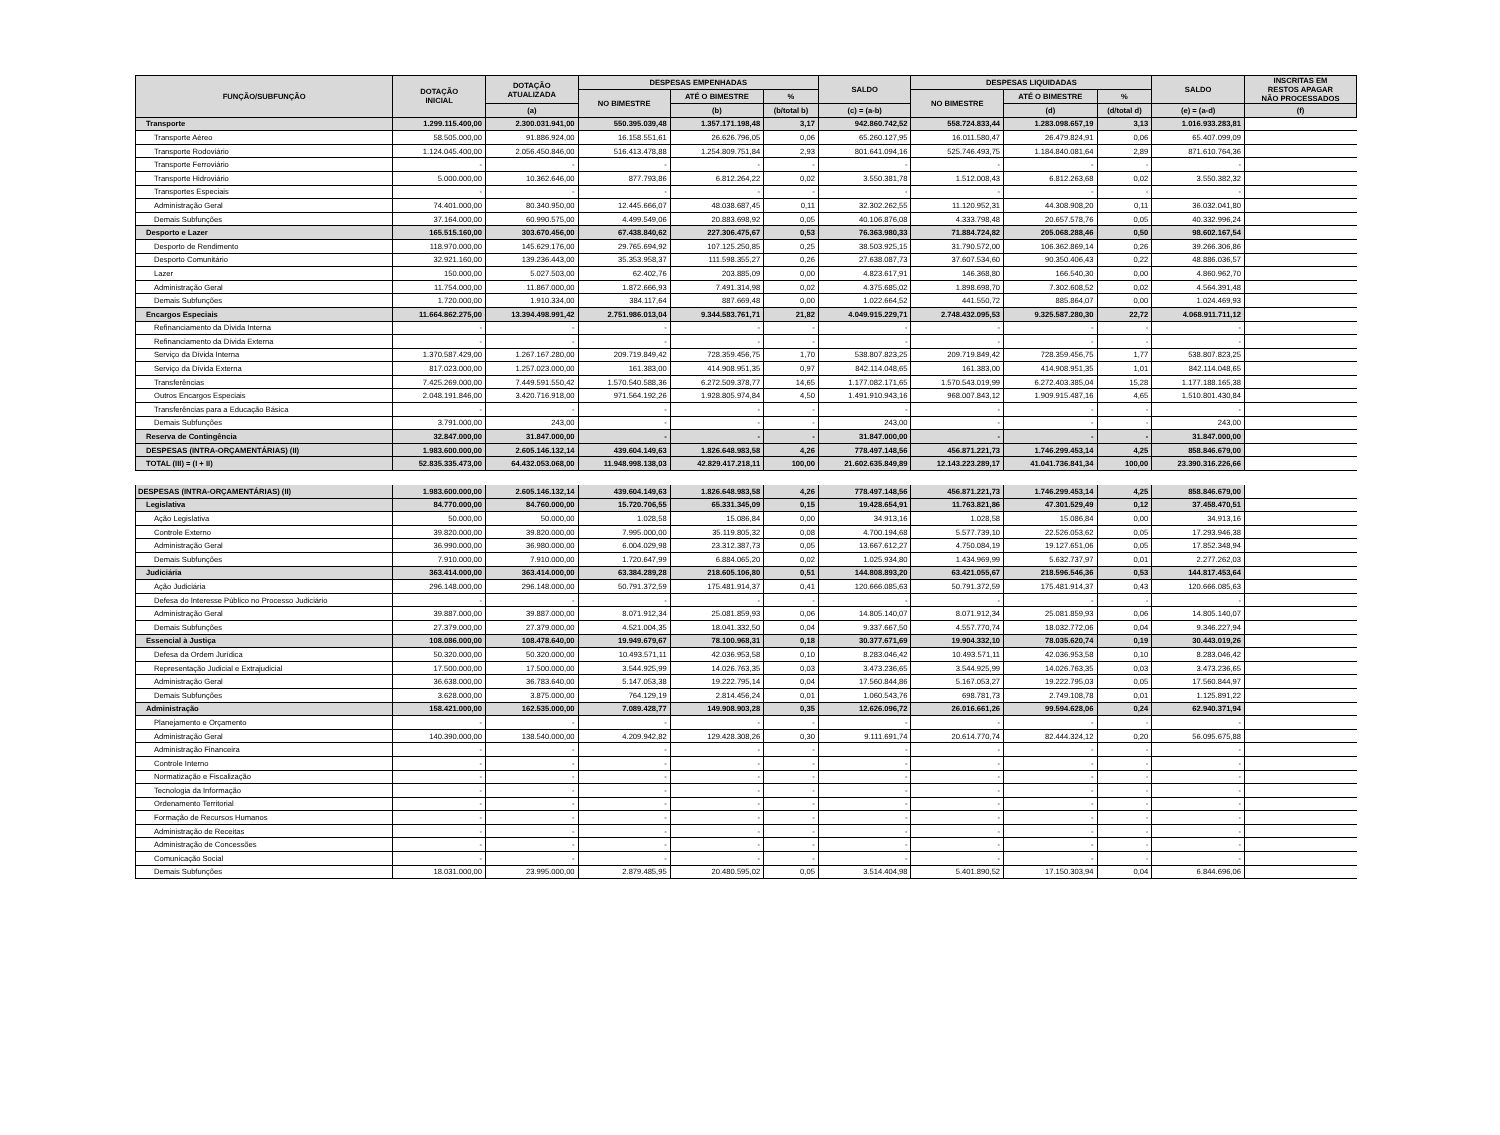| FUNÇÃO/SUBFUNÇÃO | DOTAÇÃO INICIAL | DOTAÇÃO ATUALIZADA | DESPESAS EMPENHADAS | | | SALDO | DESPESAS LIQUIDADAS | | | SALDO | INSCRITAS EM RESTOS APAGAR NÃO PROCESSADOS |
| --- | --- | --- | --- | --- | --- | --- | --- | --- | --- | --- | --- |
| | | | NO BIMESTRE | ATÉ O BIMESTRE | % | | NO BIMESTRE | ATÉ O BIMESTRE | % | | |
| | | (a) | | (b) | (b/total b) | (c) = (a-b) | | (d) | (d/total d) | (e) = (a-d) | (f) |
| Transporte | 1.299.115.400,00 | 2.300.031.941,00 | 550.395.039,48 | 1.357.171.198,48 | 3,17 | 942.860.742,52 | 558.724.833,44 | 1.283.098.657,19 | 3,13 | 1.016.933.283,81 | |
| Transporte Aéreo | 58.505.000,00 | 91.886.924,00 | 16.158.551,61 | 26.626.796,05 | 0,06 | 65.260.127,95 | 16.011.580,47 | 26.479.824,91 | 0,06 | 65.407.099,09 | |
| Transporte Rodoviário | 1.124.045.400,00 | 2.056.450.846,00 | 516.413.478,88 | 1.254.809.751,84 | 2,93 | 801.641.094,16 | 525.746.493,75 | 1.184.840.081,64 | 2,89 | 871.610.764,36 | |
| Transporte Ferroviário | - | - | - | - | - | - | - | - | - | - | |
| Transporte Hidroviário | 5.000.000,00 | 10.362.646,00 | 877.793,86 | 6.812.264,22 | 0,02 | 3.550.381,78 | 1.512.008,43 | 6.812.263,68 | 0,02 | 3.550.382,32 | |
| Transportes Especiais | - | - | - | - | - | - | - | - | - | - | |
| Administração Geral | 74.401.000,00 | 80.340.950,00 | 12.445.666,07 | 48.038.687,45 | 0,11 | 32.302.262,55 | 11.120.952,31 | 44.308.908,20 | 0,11 | 36.032.041,80 | |
| Demais Subfunções | 37.164.000,00 | 60.990.575,00 | 4.499.549,06 | 20.883.698,92 | 0,05 | 40.106.876,08 | 4.333.798,48 | 20.657.578,76 | 0,05 | 40.332.996,24 | |
| Desporto e Lazer | 165.515.160,00 | 303.670.456,00 | 67.438.840,62 | 227.306.475,67 | 0,53 | 76.363.980,33 | 71.884.724,82 | 205.068.288,46 | 0,50 | 98.602.167,54 | |
| Desporto de Rendimento | 118.970.000,00 | 145.629.176,00 | 29.765.694,92 | 107.125.250,85 | 0,25 | 38.503.925,15 | 31.790.572,00 | 106.362.869,14 | 0,26 | 39.266.306,86 | |
| Desporto Comunitário | 32.921.160,00 | 139.236.443,00 | 35.353.958,37 | 111.598.355,27 | 0,26 | 27.638.087,73 | 37.607.534,60 | 90.350.406,43 | 0,22 | 48.886.036,57 | |
| Lazer | 150.000,00 | 5.027.503,00 | 62.402,76 | 203.885,09 | 0,00 | 4.823.617,91 | 146.368,80 | 166.540,30 | 0,00 | 4.860.962,70 | |
| Administração Geral | 11.754.000,00 | 11.867.000,00 | 1.872.666,93 | 7.491.314,98 | 0,02 | 4.375.685,02 | 1.898.698,70 | 7.302.608,52 | 0,02 | 4.564.391,48 | |
| Demais Subfunções | 1.720.000,00 | 1.910.334,00 | 384.117,64 | 887.669,48 | 0,00 | 1.022.664,52 | 441.550,72 | 885.864,07 | 0,00 | 1.024.469,93 | |
| Encargos Especiais | 11.664.862.275,00 | 13.394.498.991,42 | 2.751.986.013,04 | 9.344.583.761,71 | 21,82 | 4.049.915.229,71 | 2.748.432.095,53 | 9.325.587.280,30 | 22,72 | 4.068.911.711,12 | |
| Refinanciamento da Dívida Interna | - | - | - | - | - | - | - | - | - | - | |
| Refinanciamento da Dívida Externa | - | - | - | - | - | - | - | - | - | - | |
| Serviço da Dívida Interna | 1.370.587.429,00 | 1.267.167.280,00 | 209.719.849,42 | 728.359.456,75 | 1,70 | 538.807.823,25 | 209.719.849,42 | 728.359.456,75 | 1,77 | 538.807.823,25 | |
| Serviço da Dívida Externa | 817.023.000,00 | 1.257.023.000,00 | 161.383,00 | 414.908.951,35 | 0,97 | 842.114.048,65 | 161.383,00 | 414.908.951,35 | 1,01 | 842.114.048,65 | |
| Transferências | 7.425.269.000,00 | 7.449.591.550,42 | 1.570.540.588,36 | 6.272.509.378,77 | 14,65 | 1.177.082.171,65 | 1.570.543.019,99 | 6.272.403.385,04 | 15,28 | 1.177.188.165,38 | |
| Outros Encargos Especiais | 2.048.191.846,00 | 3.420.716.918,00 | 971.564.192,26 | 1.928.805.974,84 | 4,50 | 1.491.910.943,16 | 968.007.843,12 | 1.909.915.487,16 | 4,65 | 1.510.801.430,84 | |
| Transferências para a Educação Básica | - | - | - | - | - | - | - | - | - | - | |
| Demais Subfunções | 3.791.000,00 | 243,00 | - | - | - | 243,00 | - | - | - | 243,00 | |
| Reserva de Contingência | 32.847.000,00 | 31.847.000,00 | - | - | - | 31.847.000,00 | - | - | - | 31.847.000,00 | |
| DESPESAS (INTRA-ORÇAMENTÁRIAS) (II) | 1.983.600.000,00 | 2.605.146.132,14 | 439.604.149,63 | 1.826.648.983,58 | 4,26 | 778.497.148,56 | 456.871.221,73 | 1.746.299.453,14 | 4,25 | 858.846.679,00 | |
| TOTAL (III) = (I + II) | 52.835.335.473,00 | 64.432.053.068,00 | 11.948.998.138,03 | 42.829.417.218,11 | 100,00 | 21.602.635.849,89 | 12.143.223.289,17 | 41.041.736.841,34 | 100,00 | 23.390.316.226,66 | |
| DESPESAS (INTRA-ORÇAMENTÁRIAS) (II) | 1.983.600.000,00 | 2.605.146.132,14 | 439.604.149,63 | 1.826.648.983,58 | 4,26 | 778.497.148,56 | 456.871.221,73 | 1.746.299.453,14 | 4,25 | 858.846.679,00 | |
| Legislativa | 84.770.000,00 | 84.760.000,00 | 15.720.706,55 | 65.331.345,09 | 0,15 | 19.428.654,91 | 11.763.821,86 | 47.301.529,49 | 0,12 | 37.458.470,51 | |
| Ação Legislativa | 50.000,00 | 50.000,00 | 1.028,58 | 15.086,84 | 0,00 | 34.913,16 | 1.028,58 | 15.086,84 | 0,00 | 34.913,16 | |
| Controle Externo | 39.820.000,00 | 39.820.000,00 | 7.995.000,00 | 35.119.805,32 | 0,08 | 4.700.194,68 | 5.577.739,10 | 22.526.053,62 | 0,05 | 17.293.946,38 | |
| Administração Geral | 36.990.000,00 | 36.980.000,00 | 6.004.029,98 | 23.312.387,73 | 0,05 | 13.667.612,27 | 4.750.084,19 | 19.127.651,06 | 0,05 | 17.852.348,94 | |
| Demais Subfunções | 7.910.000,00 | 7.910.000,00 | 1.720.647,99 | 6.884.065,20 | 0,02 | 1.025.934,80 | 1.434.969,99 | 5.632.737,97 | 0,01 | 2.277.262,03 | |
| Judiciária | 363.414.000,00 | 363.414.000,00 | 63.384.289,28 | 218.605.106,80 | 0,51 | 144.808.893,20 | 63.421.055,67 | 218.596.546,36 | 0,53 | 144.817.453,64 | |
| Ação Judiciária | 296.148.000,00 | 296.148.000,00 | 50.791.372,59 | 175.481.914,37 | 0,41 | 120.666.085,63 | 50.791.372,59 | 175.481.914,37 | 0,43 | 120.666.085,63 | |
| Defesa do Interesse Público no Processo Judiciário | - | - | - | - | - | - | - | - | - | - | |
| Administração Geral | 39.887.000,00 | 39.887.000,00 | 8.071.912,34 | 25.081.859,93 | 0,06 | 14.805.140,07 | 8.071.912,34 | 25.081.859,93 | 0,06 | 14.805.140,07 | |
| Demais Subfunções | 27.379.000,00 | 27.379.000,00 | 4.521.004,35 | 18.041.332,50 | 0,04 | 9.337.667,50 | 4.557.770,74 | 18.032.772,06 | 0,04 | 9.346.227,94 | |
| Essencial à Justiça | 108.086.000,00 | 108.478.640,00 | 19.949.679,67 | 78.100.968,31 | 0,18 | 30.377.671,69 | 19.904.332,10 | 78.035.620,74 | 0,19 | 30.443.019,26 | |
| Defesa da Ordem Jurídica | 50.320.000,00 | 50.320.000,00 | 10.493.571,11 | 42.036.953,58 | 0,10 | 8.283.046,42 | 10.493.571,11 | 42.036.953,58 | 0,10 | 8.283.046,42 | |
| Representação Judicial e Extrajudicial | 17.500.000,00 | 17.500.000,00 | 3.544.925,99 | 14.026.763,35 | 0,03 | 3.473.236,65 | 3.544.925,99 | 14.026.763,35 | 0,03 | 3.473.236,65 | |
| Administração Geral | 36.638.000,00 | 36.783.640,00 | 5.147.053,38 | 19.222.795,14 | 0,04 | 17.560.844,86 | 5.167.053,27 | 19.222.795,03 | 0,05 | 17.560.844,97 | |
| Demais Subfunções | 3.628.000,00 | 3.875.000,00 | 764.129,19 | 2.814.456,24 | 0,01 | 1.060.543,76 | 698.781,73 | 2.749.108,78 | 0,01 | 1.125.891,22 | |
| Administração | 158.421.000,00 | 162.535.000,00 | 7.089.428,77 | 149.908.903,28 | 0,35 | 12.626.096,72 | 26.016.661,26 | 99.594.628,06 | 0,24 | 62.940.371,94 | |
| Planejamento e Orçamento | - | - | - | - | - | - | - | - | - | - | |
| Administração Geral | 140.390.000,00 | 138.540.000,00 | 4.209.942,82 | 129.428.308,26 | 0,30 | 9.111.691,74 | 20.614.770,74 | 82.444.324,12 | 0,20 | 56.095.675,88 | |
| Administração Financeira | - | - | - | - | - | - | - | - | - | - | |
| Controle Interno | - | - | - | - | - | - | - | - | - | - | |
| Normatização e Fiscalização | - | - | - | - | - | - | - | - | - | - | |
| Tecnologia da Informação | - | - | - | - | - | - | - | - | - | - | |
| Ordenamento Territorial | - | - | - | - | - | - | - | - | - | - | |
| Formação de Recursos Humanos | - | - | - | - | - | - | - | - | - | - | |
| Administração de Receitas | - | - | - | - | - | - | - | - | - | - | |
| Administração de Concessões | - | - | - | - | - | - | - | - | - | - | |
| Comunicação Social | - | - | - | - | - | - | - | - | - | - | |
| Demais Subfunções | 18.031.000,00 | 23.995.000,00 | 2.879.485,95 | 20.480.595,02 | 0,05 | 3.514.404,98 | 5.401.890,52 | 17.150.303,94 | 0,04 | 6.844.696,06 | |